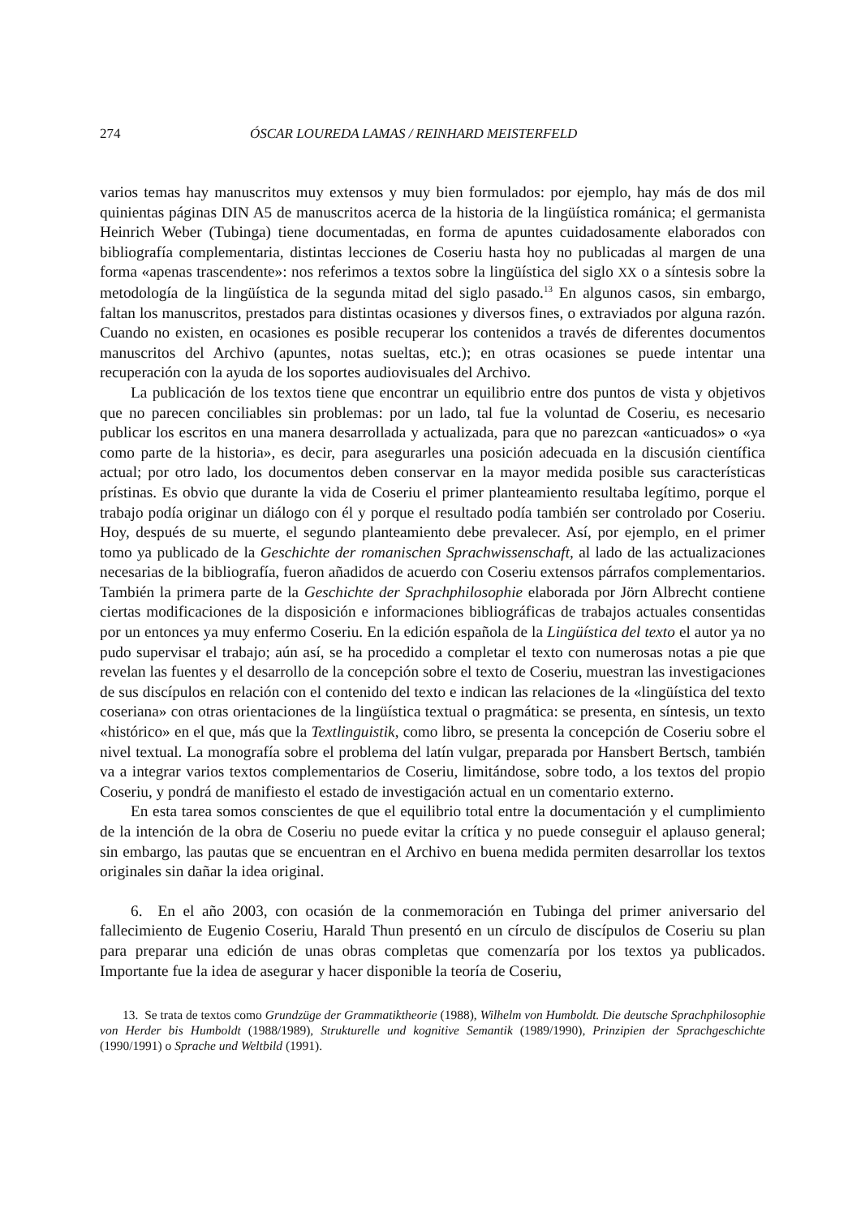274 ÓSCAR LOUREDA LAMAS / REINHARD MEISTERFELD
varios temas hay manuscritos muy extensos y muy bien formulados: por ejemplo, hay más de dos mil quinientas páginas DIN A5 de manuscritos acerca de la historia de la lingüística románica; el germanista Heinrich Weber (Tubinga) tiene documentadas, en forma de apuntes cuidadosamente elaborados con bibliografía complementaria, distintas lecciones de Coseriu hasta hoy no publicadas al margen de una forma «apenas trascendente»: nos referimos a textos sobre la lingüística del siglo XX o a síntesis sobre la metodología de la lingüística de la segunda mitad del siglo pasado.<sup>13</sup> En algunos casos, sin embargo, faltan los manuscritos, prestados para distintas ocasiones y diversos fines, o extraviados por alguna razón. Cuando no existen, en ocasiones es posible recuperar los contenidos a través de diferentes documentos manuscritos del Archivo (apuntes, notas sueltas, etc.); en otras ocasiones se puede intentar una recuperación con la ayuda de los soportes audiovisuales del Archivo.
La publicación de los textos tiene que encontrar un equilibrio entre dos puntos de vista y objetivos que no parecen conciliables sin problemas: por un lado, tal fue la voluntad de Coseriu, es necesario publicar los escritos en una manera desarrollada y actualizada, para que no parezcan «anticuados» o «ya como parte de la historia», es decir, para asegurarles una posición adecuada en la discusión científica actual; por otro lado, los documentos deben conservar en la mayor medida posible sus características prístinas. Es obvio que durante la vida de Coseriu el primer planteamiento resultaba legítimo, porque el trabajo podía originar un diálogo con él y porque el resultado podía también ser controlado por Coseriu. Hoy, después de su muerte, el segundo planteamiento debe prevalecer. Así, por ejemplo, en el primer tomo ya publicado de la Geschichte der romanischen Sprachwissenschaft, al lado de las actualizaciones necesarias de la bibliografía, fueron añadidos de acuerdo con Coseriu extensos párrafos complementarios. También la primera parte de la Geschichte der Sprachphilosophie elaborada por Jörn Albrecht contiene ciertas modificaciones de la disposición e informaciones bibliográficas de trabajos actuales consentidas por un entonces ya muy enfermo Coseriu. En la edición española de la Lingüística del texto el autor ya no pudo supervisar el trabajo; aún así, se ha procedido a completar el texto con numerosas notas a pie que revelan las fuentes y el desarrollo de la concepción sobre el texto de Coseriu, muestran las investigaciones de sus discípulos en relación con el contenido del texto e indican las relaciones de la «lingüística del texto coseriana» con otras orientaciones de la lingüística textual o pragmática: se presenta, en síntesis, un texto «histórico» en el que, más que la Textlinguistik, como libro, se presenta la concepción de Coseriu sobre el nivel textual. La monografía sobre el problema del latín vulgar, preparada por Hansbert Bertsch, también va a integrar varios textos complementarios de Coseriu, limitándose, sobre todo, a los textos del propio Coseriu, y pondrá de manifiesto el estado de investigación actual en un comentario externo.
En esta tarea somos conscientes de que el equilibrio total entre la documentación y el cumplimiento de la intención de la obra de Coseriu no puede evitar la crítica y no puede conseguir el aplauso general; sin embargo, las pautas que se encuentran en el Archivo en buena medida permiten desarrollar los textos originales sin dañar la idea original.
6. En el año 2003, con ocasión de la conmemoración en Tubinga del primer aniversario del fallecimiento de Eugenio Coseriu, Harald Thun presentó en un círculo de discípulos de Coseriu su plan para preparar una edición de unas obras completas que comenzaría por los textos ya publicados. Importante fue la idea de asegurar y hacer disponible la teoría de Coseriu,
13. Se trata de textos como Grundzüge der Grammatiktheorie (1988), Wilhelm von Humboldt. Die deutsche Sprachphilosophie von Herder bis Humboldt (1988/1989), Strukturelle und kognitive Semantik (1989/1990), Prinzipien der Sprachgeschichte (1990/1991) o Sprache und Weltbild (1991).